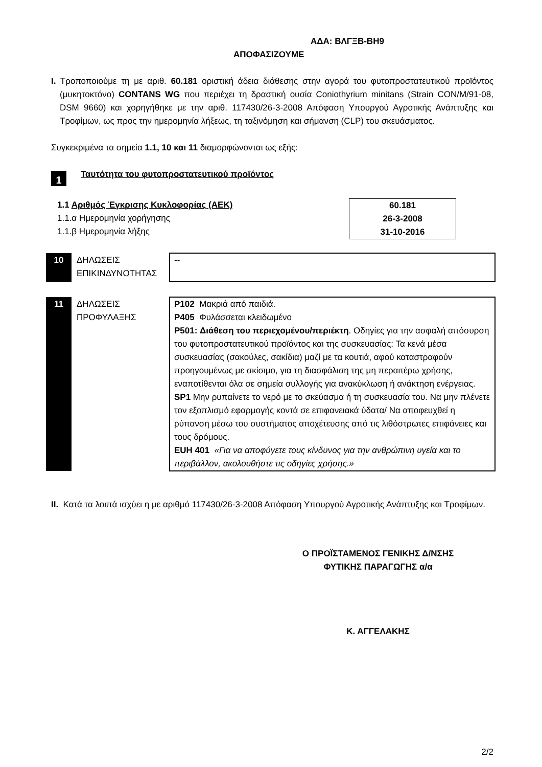ΑΔΑ: ΒΛΓΞΒ-ΒΗ9
ΑΠΟΦΑΣΙΖΟΥΜΕ
Ι. Τροποποιούμε τη με αριθ. 60.181 οριστική άδεια διάθεσης στην αγορά του φυτοπροστατευτικού προϊόντος (μυκητοκτόνο) CONTANS WG που περιέχει τη δραστική ουσία Coniothyrium minitans (Strain CON/M/91-08, DSM 9660) και χορηγήθηκε με την αριθ. 117430/26-3-2008 Απόφαση Υπουργού Αγροτικής Ανάπτυξης και Τροφίμων, ως προς την ημερομηνία λήξεως, τη ταξινόμηση και σήμανση (CLP) του σκευάσματος.
Συγκεκριμένα τα σημεία 1.1, 10 και 11 διαμορφώνονται ως εξής:
1 Ταυτότητα του φυτοπροστατευτικού προϊόντος
1.1 Αριθμός Έγκρισης Κυκλοφορίας (ΑΕΚ)
1.1.α Ημερομηνία χορήγησης
1.1.β Ημερομηνία λήξης
60.181
26-3-2008
31-10-2016
| 10 | ΔΗΛΩΣΕΙΣ ΕΠΙΚΙΝΔΥΝΟΤΗΤΑΣ | -- |
| 11 | ΔΗΛΩΣΕΙΣ ΠΡΟΦΥΛΑΞΗΣ | P102 Μακριά από παιδιά. P405 Φυλάσσεται κλειδωμένο P501: Διάθεση του περιεχομένου/περιέκτη . Οδηγίες για την ασφαλή απόσυρση του φυτοπροστατευτικού προϊόντος και της συσκευασίας: Τα κενά μέσα συσκευασίας (σακούλες, σακίδια) μαζί με τα κουτιά, αφού καταστραφούν προηγουμένως με σκίσιμο, για τη διασφάλιση της μη περαιτέρω χρήσης, εναποτίθενται όλα σε σημεία συλλογής για ανακύκλωση ή ανάκτηση ενέργειας. SP1 Μην ρυπαίνετε το νερό με το σκεύασμα ή τη συσκευασία του. Να μην πλένετε τον εξοπλισμό εφαρμογής κοντά σε επιφανειακά ύδατα/ Να αποφευχθεί η ρύπανση μέσω του συστήματος αποχέτευσης από τις λιθόστρωτες επιφάνειες και τους δρόμους. EUH 401 «Για να αποφύγετε τους κίνδυνος για την ανθρώπινη υγεία και το περιβάλλον, ακολουθήστε τις οδηγίες χρήσης.» |
ΙΙ. Κατά τα λοιπά ισχύει η με αριθμό 117430/26-3-2008 Απόφαση Υπουργού Αγροτικής Ανάπτυξης και Τροφίμων.
Ο ΠΡΟΪΣΤΑΜΕΝΟΣ ΓΕΝΙΚΗΣ Δ/ΝΣΗΣ
ΦΥΤΙΚΗΣ ΠΑΡΑΓΩΓΗΣ α/α
Κ. ΑΓΓΕΛΑΚΗΣ
2/2